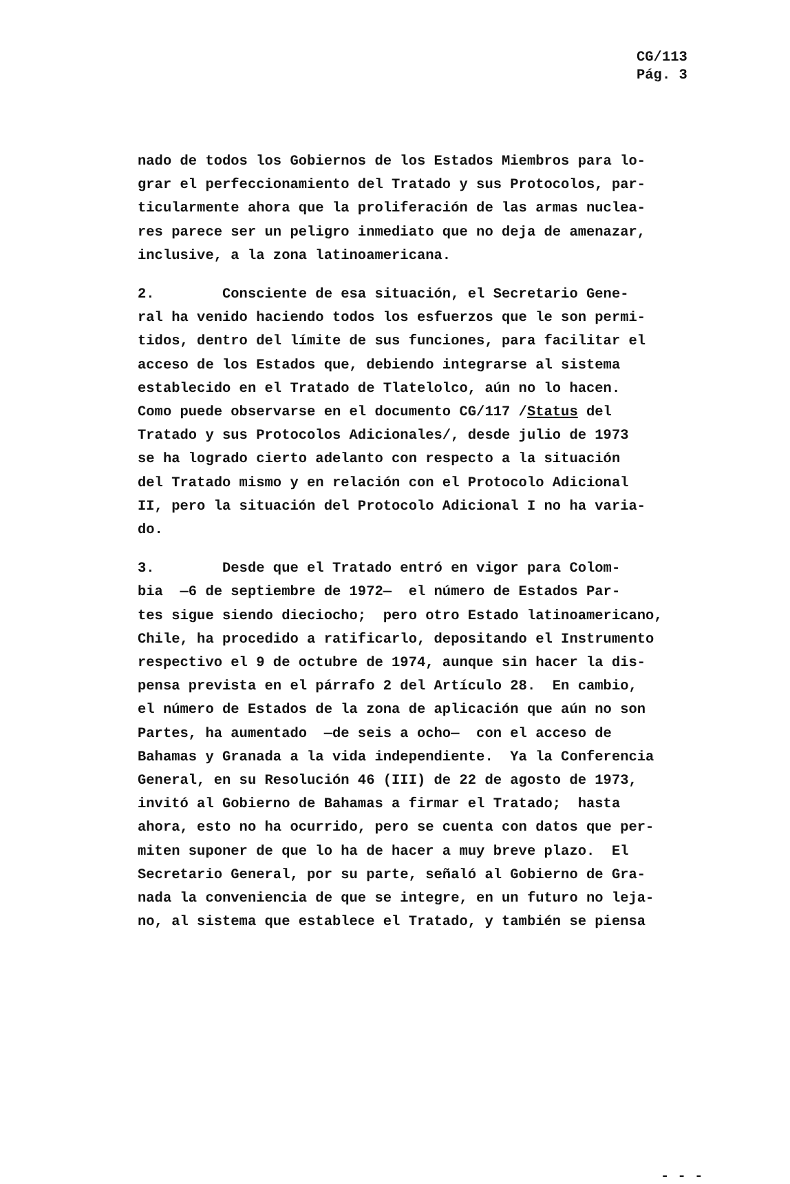CG/113
Pág. 3
nado de todos los Gobiernos de los Estados Miembros para lo-
grar el perfeccionamiento del Tratado y sus Protocolos, par-
ticularmente ahora que la proliferación de las armas nuclea-
res parece ser un peligro inmediato que no deja de amenazar,
inclusive, a la zona latinoamericana.
2. Consciente de esa situación, el Secretario Gene-
ral ha venido haciendo todos los esfuerzos que le son permi-
tidos, dentro del límite de sus funciones, para facilitar el
acceso de los Estados que, debiendo integrarse al sistema
establecido en el Tratado de Tlatelolco, aún no lo hacen.
Como puede observarse en el documento CG/117 /Status del
Tratado y sus Protocolos Adicionales/, desde julio de 1973
se ha logrado cierto adelanto con respecto a la situación
del Tratado mismo y en relación con el Protocolo Adicional
II, pero la situación del Protocolo Adicional I no ha varia-
do.
3. Desde que el Tratado entró en vigor para Colom-
bia —6 de septiembre de 1972— el número de Estados Par-
tes sigue siendo dieciocho; pero otro Estado latinoamericano,
Chile, ha procedido a ratificarlo, depositando el Instrumento
respectivo el 9 de octubre de 1974, aunque sin hacer la dis-
pensa prevista en el párrafo 2 del Artículo 28. En cambio,
el número de Estados de la zona de aplicación que aún no son
Partes, ha aumentado —de seis a ocho— con el acceso de
Bahamas y Granada a la vida independiente. Ya la Conferencia
General, en su Resolución 46 (III) de 22 de agosto de 1973,
invitó al Gobierno de Bahamas a firmar el Tratado; hasta
ahora, esto no ha ocurrido, pero se cuenta con datos que per-
miten suponer de que lo ha de hacer a muy breve plazo. El
Secretario General, por su parte, señaló al Gobierno de Gra-
nada la conveniencia de que se integre, en un futuro no leja-
no, al sistema que establece el Tratado, y también se piensa
- - -